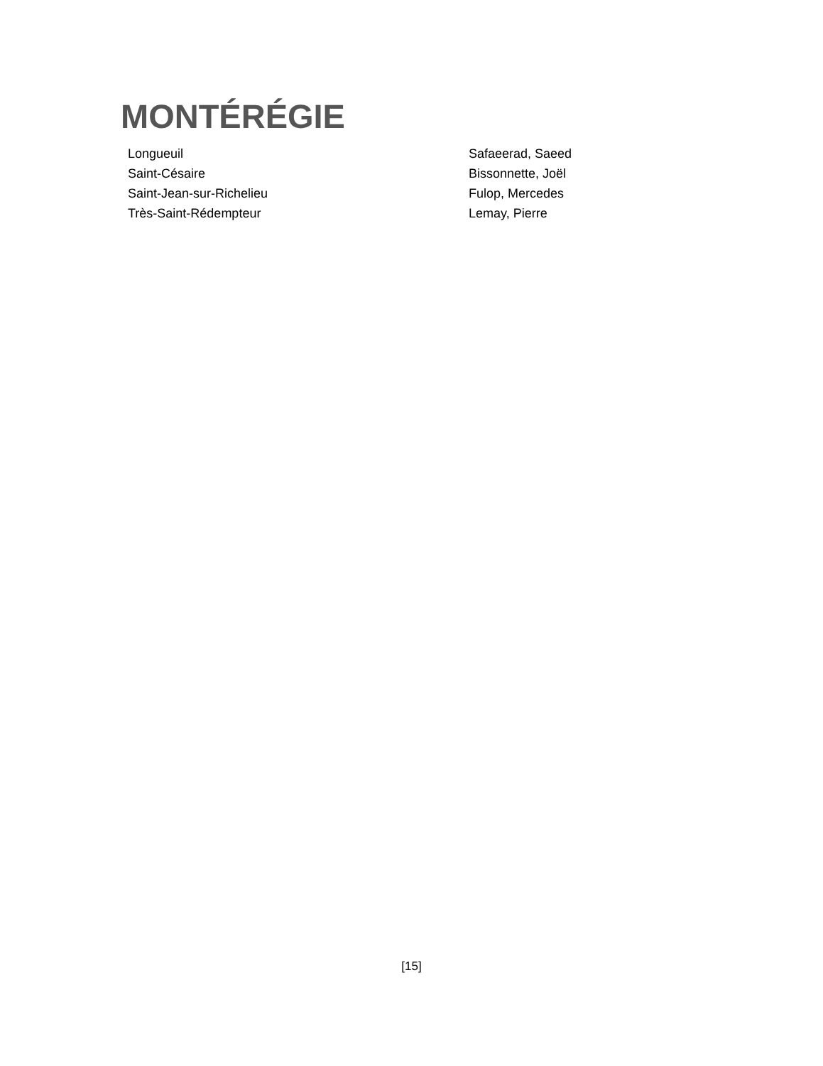MONTÉRÉGIE
| Longueuil | Safaeerad, Saeed |
| Saint-Césaire | Bissonnette, Joël |
| Saint-Jean-sur-Richelieu | Fulop, Mercedes |
| Très-Saint-Rédempteur | Lemay, Pierre |
[15]